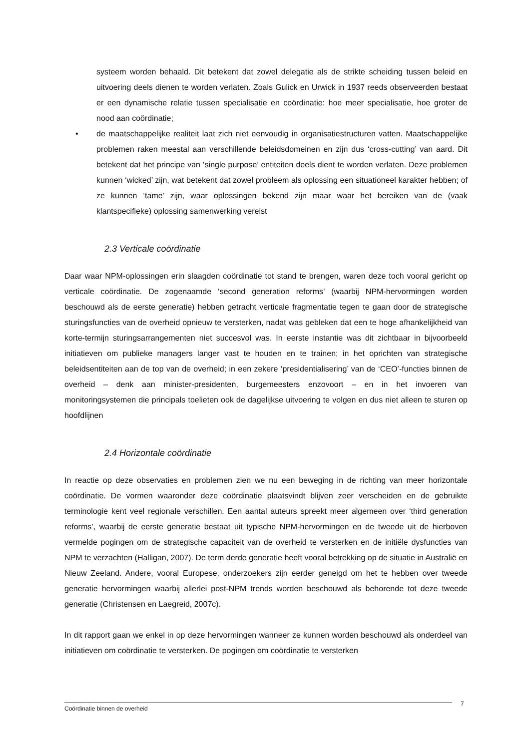systeem worden behaald. Dit betekent dat zowel delegatie als de strikte scheiding tussen beleid en uitvoering deels dienen te worden verlaten. Zoals Gulick en Urwick in 1937 reeds observeerden bestaat er een dynamische relatie tussen specialisatie en coördinatie: hoe meer specialisatie, hoe groter de nood aan coördinatie;
• de maatschappelijke realiteit laat zich niet eenvoudig in organisatiestructuren vatten. Maatschappelijke problemen raken meestal aan verschillende beleidsdomeinen en zijn dus ‘cross-cutting’ van aard. Dit betekent dat het principe van ‘single purpose’ entiteiten deels dient te worden verlaten. Deze problemen kunnen ‘wicked’ zijn, wat betekent dat zowel probleem als oplossing een situationeel karakter hebben; of ze kunnen ‘tame’ zijn, waar oplossingen bekend zijn maar waar het bereiken van de (vaak klantspecifieke) oplossing samenwerking vereist
2.3 Verticale coördinatie
Daar waar NPM-oplossingen erin slaagden coördinatie tot stand te brengen, waren deze toch vooral gericht op verticale coördinatie. De zogenaamde ‘second generation reforms’ (waarbij NPM-hervormingen worden beschouwd als de eerste generatie) hebben getracht verticale fragmentatie tegen te gaan door de strategische sturingsfuncties van de overheid opnieuw te versterken, nadat was gebleken dat een te hoge afhankelijkheid van korte-termijn sturingsarrangementen niet succesvol was. In eerste instantie was dit zichtbaar in bijvoorbeeld initiatieven om publieke managers langer vast te houden en te trainen; in het oprichten van strategische beleidsentiteiten aan de top van de overheid; in een zekere ‘presidentialisering’ van de ‘CEO’-functies binnen de overheid – denk aan minister-presidenten, burgemeesters enzovoort – en in het invoeren van monitoringsystemen die principals toelieten ook de dagelijkse uitvoering te volgen en dus niet alleen te sturen op hoofdlijnen
2.4 Horizontale coördinatie
In reactie op deze observaties en problemen zien we nu een beweging in de richting van meer horizontale coördinatie. De vormen waaronder deze coördinatie plaatsvindt blijven zeer verscheiden en de gebruikte terminologie kent veel regionale verschillen. Een aantal auteurs spreekt meer algemeen over ‘third generation reforms’, waarbij de eerste generatie bestaat uit typische NPM-hervormingen en de tweede uit de hierboven vermelde pogingen om de strategische capaciteit van de overheid te versterken en de initiële dysfuncties van NPM te verzachten (Halligan, 2007). De term derde generatie heeft vooral betrekking op de situatie in Australië en Nieuw Zeeland. Andere, vooral Europese, onderzoekers zijn eerder geneigd om het te hebben over tweede generatie hervormingen waarbij allerlei post-NPM trends worden beschouwd als behorende tot deze tweede generatie (Christensen en Laegreid, 2007c).
In dit rapport gaan we enkel in op deze hervormingen wanneer ze kunnen worden beschouwd als onderdeel van initiatieven om coördinatie te versterken. De pogingen om coördinatie te versterken
Coördinatie binnen de overheid 7